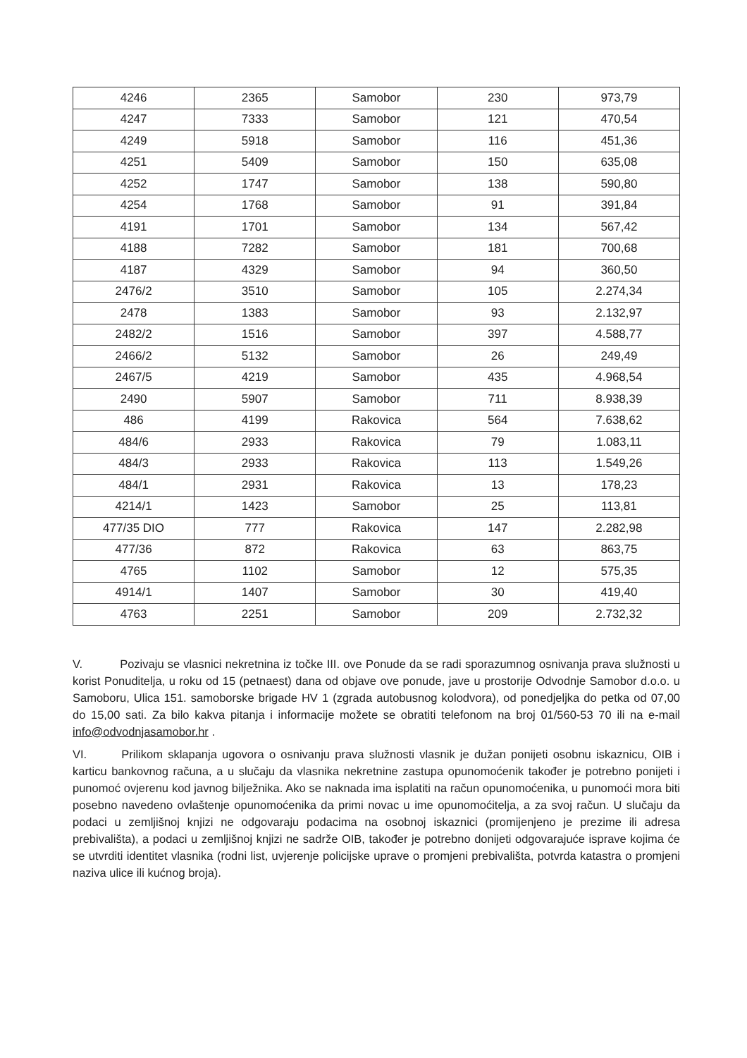| 4246 | 2365 | Samobor | 230 | 973,79 |
| 4247 | 7333 | Samobor | 121 | 470,54 |
| 4249 | 5918 | Samobor | 116 | 451,36 |
| 4251 | 5409 | Samobor | 150 | 635,08 |
| 4252 | 1747 | Samobor | 138 | 590,80 |
| 4254 | 1768 | Samobor | 91 | 391,84 |
| 4191 | 1701 | Samobor | 134 | 567,42 |
| 4188 | 7282 | Samobor | 181 | 700,68 |
| 4187 | 4329 | Samobor | 94 | 360,50 |
| 2476/2 | 3510 | Samobor | 105 | 2.274,34 |
| 2478 | 1383 | Samobor | 93 | 2.132,97 |
| 2482/2 | 1516 | Samobor | 397 | 4.588,77 |
| 2466/2 | 5132 | Samobor | 26 | 249,49 |
| 2467/5 | 4219 | Samobor | 435 | 4.968,54 |
| 2490 | 5907 | Samobor | 711 | 8.938,39 |
| 486 | 4199 | Rakovica | 564 | 7.638,62 |
| 484/6 | 2933 | Rakovica | 79 | 1.083,11 |
| 484/3 | 2933 | Rakovica | 113 | 1.549,26 |
| 484/1 | 2931 | Rakovica | 13 | 178,23 |
| 4214/1 | 1423 | Samobor | 25 | 113,81 |
| 477/35 DIO | 777 | Rakovica | 147 | 2.282,98 |
| 477/36 | 872 | Rakovica | 63 | 863,75 |
| 4765 | 1102 | Samobor | 12 | 575,35 |
| 4914/1 | 1407 | Samobor | 30 | 419,40 |
| 4763 | 2251 | Samobor | 209 | 2.732,32 |
V. Pozivaju se vlasnici nekretnina iz točke III. ove Ponude da se radi sporazumnog osnivanja prava služnosti u korist Ponuditelja, u roku od 15 (petnaest) dana od objave ove ponude, jave u prostorije Odvodnje Samobor d.o.o. u Samoboru, Ulica 151. samoborske brigade HV 1 (zgrada autobusnog kolodvora), od ponedjeljka do petka od 07,00 do 15,00 sati. Za bilo kakva pitanja i informacije možete se obratiti telefonom na broj 01/560-53 70 ili na e-mail info@odvodnjasamobor.hr .
VI. Prilikom sklapanja ugovora o osnivanju prava služnosti vlasnik je dužan ponijeti osobnu iskaznicu, OIB i karticu bankovnog računa, a u slučaju da vlasnika nekretnine zastupa opunomoćenik također je potrebno ponijeti i punomoć ovjerenu kod javnog bilježnika. Ako se naknada ima isplatiti na račun opunomoćenika, u punomoći mora biti posebno navedeno ovlaštenje opunomoćenika da primi novac u ime opunomoćitelja, a za svoj račun. U slučaju da podaci u zemljišnoj knjizi ne odgovaraju podacima na osobnoj iskaznici (promijenjeno je prezime ili adresa prebivališta), a podaci u zemljišnoj knjizi ne sadrže OIB, također je potrebno donijeti odgovarajuće isprave kojima će se utvrditi identitet vlasnika (rodni list, uvjerenje policijske uprave o promjeni prebivališta, potvrda katastra o promjeni naziva ulice ili kućnog broja).